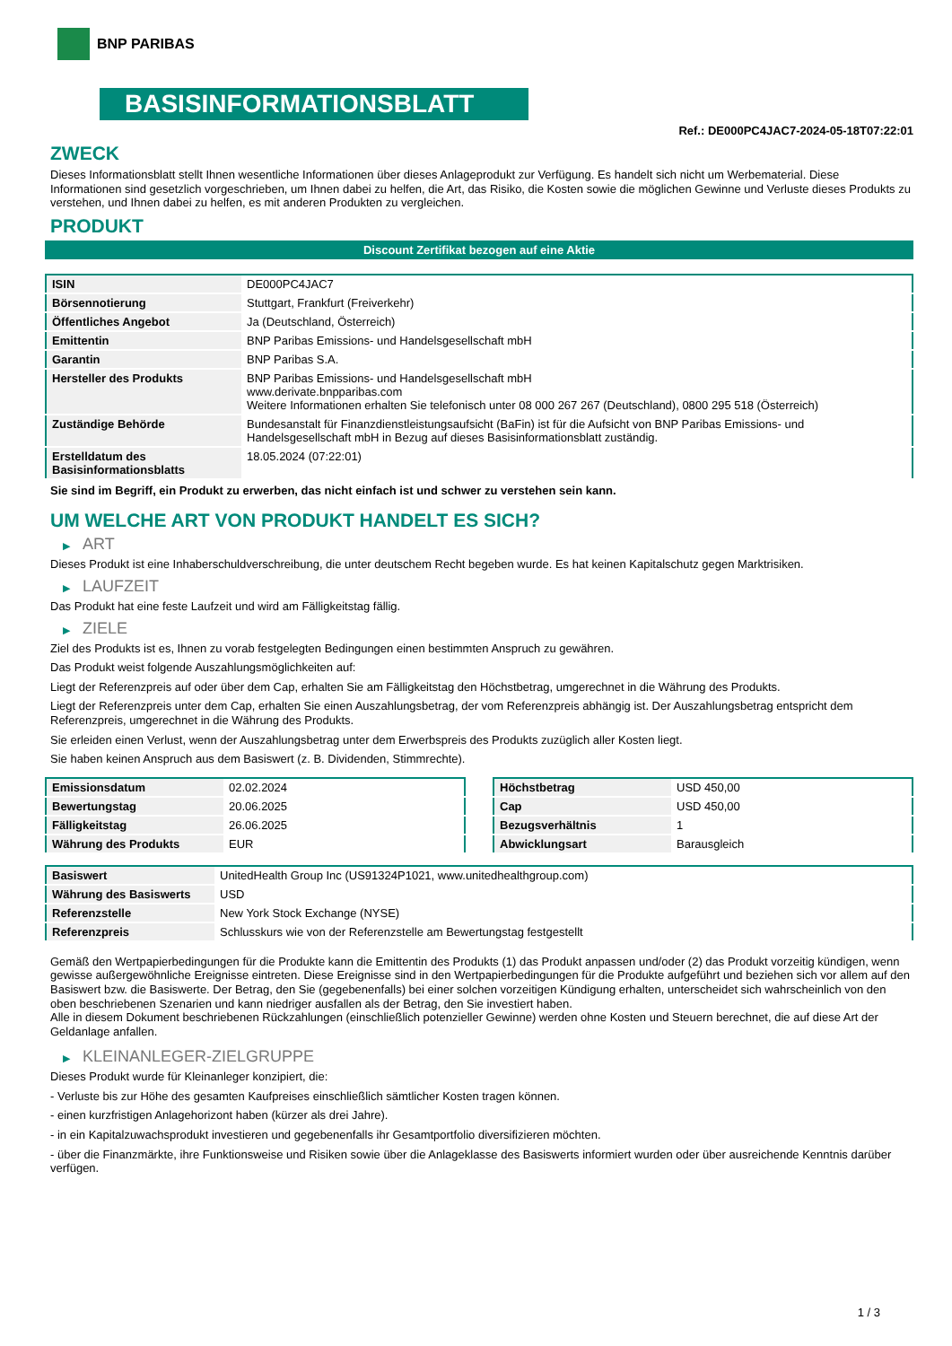BNP PARIBAS
BASISINFORMATIONSBLATT
Ref.: DE000PC4JAC7-2024-05-18T07:22:01
ZWECK
Dieses Informationsblatt stellt Ihnen wesentliche Informationen über dieses Anlageprodukt zur Verfügung. Es handelt sich nicht um Werbematerial. Diese Informationen sind gesetzlich vorgeschrieben, um Ihnen dabei zu helfen, die Art, das Risiko, die Kosten sowie die möglichen Gewinne und Verluste dieses Produkts zu verstehen, und Ihnen dabei zu helfen, es mit anderen Produkten zu vergleichen.
PRODUKT
Discount Zertifikat bezogen auf eine Aktie
| ISIN | DE000PC4JAC7 |
| Börsennotierung | Stuttgart, Frankfurt (Freiverkehr) |
| Öffentliches Angebot | Ja (Deutschland, Österreich) |
| Emittentin | BNP Paribas Emissions- und Handelsgesellschaft mbH |
| Garantin | BNP Paribas S.A. |
| Hersteller des Produkts | BNP Paribas Emissions- und Handelsgesellschaft mbH www.derivate.bnpparibas.com Weitere Informationen erhalten Sie telefonisch unter 08 000 267 267 (Deutschland), 0800 295 518 (Österreich) |
| Zuständige Behörde | Bundesanstalt für Finanzdienstleistungsaufsicht (BaFin) ist für die Aufsicht von BNP Paribas Emissions- und Handelsgesellschaft mbH in Bezug auf dieses Basisinformationsblatt zuständig. |
| Erstelldatum des Basisinformationsblatts | 18.05.2024 (07:22:01) |
Sie sind im Begriff, ein Produkt zu erwerben, das nicht einfach ist und schwer zu verstehen sein kann.
UM WELCHE ART VON PRODUKT HANDELT ES SICH?
▶ ART
Dieses Produkt ist eine Inhaberschuldverschreibung, die unter deutschem Recht begeben wurde. Es hat keinen Kapitalschutz gegen Marktrisiken.
▶ LAUFZEIT
Das Produkt hat eine feste Laufzeit und wird am Fälligkeitstag fällig.
▶ ZIELE
Ziel des Produkts ist es, Ihnen zu vorab festgelegten Bedingungen einen bestimmten Anspruch zu gewähren.
Das Produkt weist folgende Auszahlungsmöglichkeiten auf:
Liegt der Referenzpreis auf oder über dem Cap, erhalten Sie am Fälligkeitstag den Höchstbetrag, umgerechnet in die Währung des Produkts.
Liegt der Referenzpreis unter dem Cap, erhalten Sie einen Auszahlungsbetrag, der vom Referenzpreis abhängig ist. Der Auszahlungsbetrag entspricht dem Referenzpreis, umgerechnet in die Währung des Produkts.
Sie erleiden einen Verlust, wenn der Auszahlungsbetrag unter dem Erwerbspreis des Produkts zuzüglich aller Kosten liegt.
Sie haben keinen Anspruch aus dem Basiswert (z. B. Dividenden, Stimmrechte).
| Emissionsdatum | 02.02.2024 |
| Bewertungstag | 20.06.2025 |
| Fälligkeitstag | 26.06.2025 |
| Währung des Produkts | EUR |
| Höchstbetrag | USD 450,00 |
| Cap | USD 450,00 |
| Bezugsverhältnis | 1 |
| Abwicklungsart | Barausgleich |
| Basiswert | UnitedHealth Group Inc (US91324P1021, www.unitedhealthgroup.com) |
| Währung des Basiswerts | USD |
| Referenzstelle | New York Stock Exchange (NYSE) |
| Referenzpreis | Schlusskurs wie von der Referenzstelle am Bewertungstag festgestellt |
Gemäß den Wertpapierbedingungen für die Produkte kann die Emittentin des Produkts (1) das Produkt anpassen und/oder (2) das Produkt vorzeitig kündigen, wenn gewisse außergewöhnliche Ereignisse eintreten. Diese Ereignisse sind in den Wertpapierbedingungen für die Produkte aufgeführt und beziehen sich vor allem auf den Basiswert bzw. die Basiswerte. Der Betrag, den Sie (gegebenenfalls) bei einer solchen vorzeitigen Kündigung erhalten, unterscheidet sich wahrscheinlich von den oben beschriebenen Szenarien und kann niedriger ausfallen als der Betrag, den Sie investiert haben.
Alle in diesem Dokument beschriebenen Rückzahlungen (einschließlich potenzieller Gewinne) werden ohne Kosten und Steuern berechnet, die auf diese Art der Geldanlage anfallen.
▶ KLEINANLEGER-ZIELGRUPPE
Dieses Produkt wurde für Kleinanleger konzipiert, die:
- Verluste bis zur Höhe des gesamten Kaufpreises einschließlich sämtlicher Kosten tragen können.
- einen kurzfristigen Anlagehorizont haben (kürzer als drei Jahre).
- in ein Kapitalzuwachsprodukt investieren und gegebenenfalls ihr Gesamtportfolio diversifizieren möchten.
- über die Finanzmärkte, ihre Funktionsweise und Risiken sowie über die Anlageklasse des Basiswerts informiert wurden oder über ausreichende Kenntnis darüber verfügen.
1 / 3